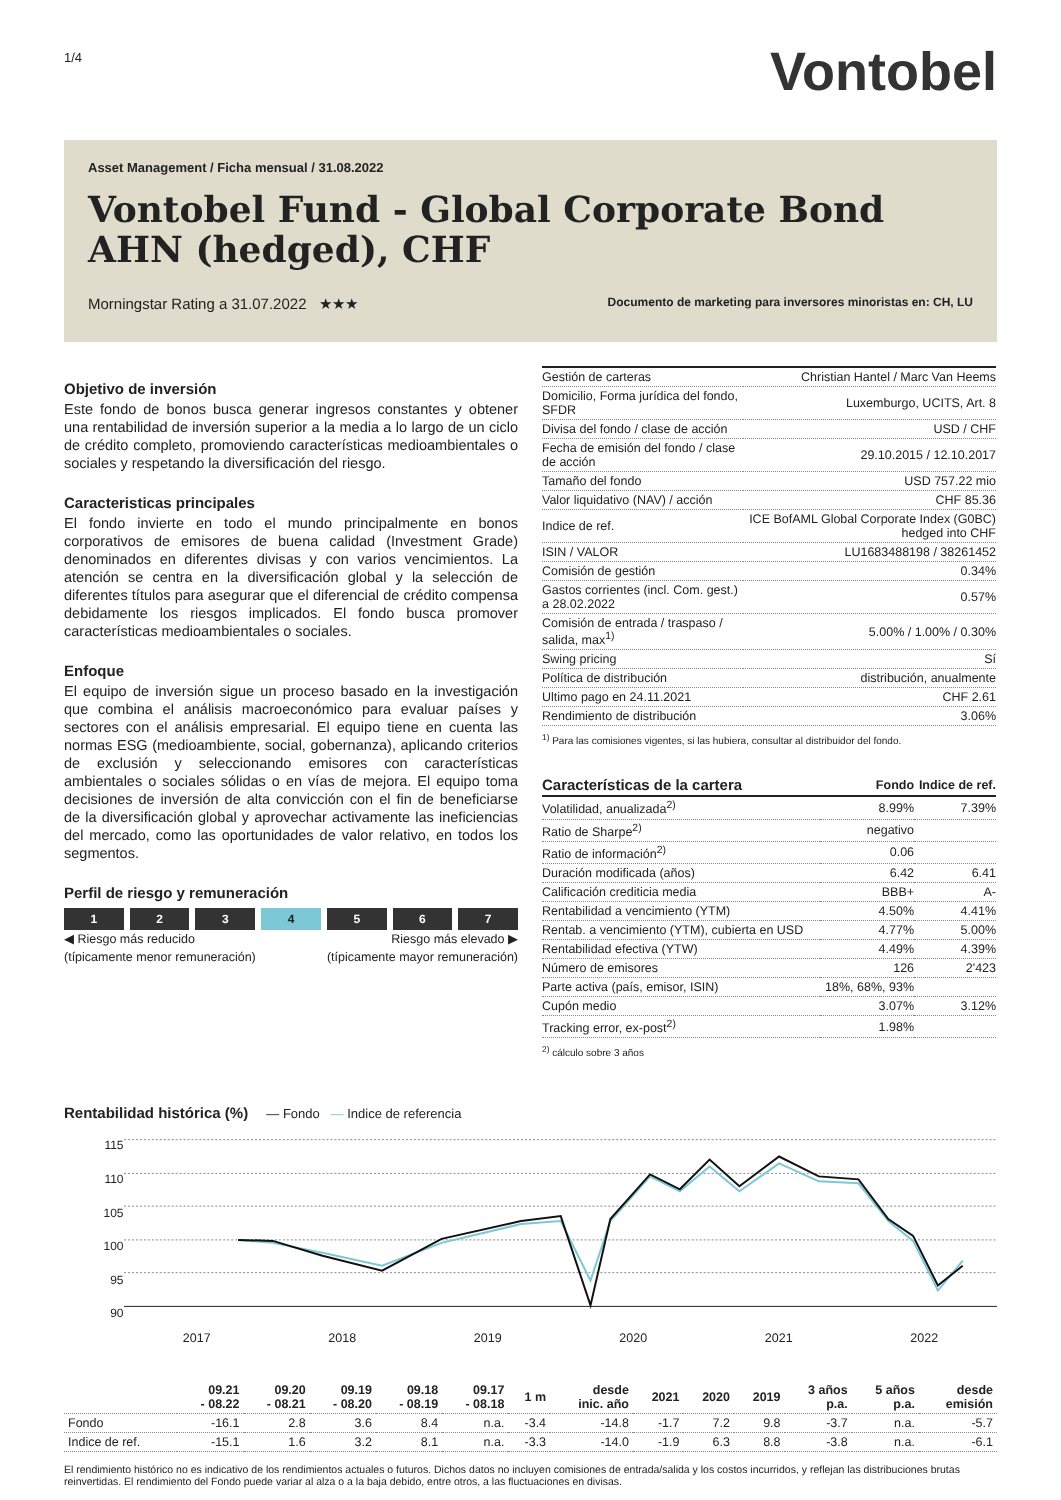1/4
Vontobel
Asset Management / Ficha mensual / 31.08.2022
Vontobel Fund - Global Corporate Bond AHN (hedged), CHF
Morningstar Rating a 31.07.2022 ★★★ Documento de marketing para inversores minoristas en: CH, LU
Objetivo de inversión
Este fondo de bonos busca generar ingresos constantes y obtener una rentabilidad de inversión superior a la media a lo largo de un ciclo de crédito completo, promoviendo características medioambientales o sociales y respetando la diversificación del riesgo.
Caracteristicas principales
El fondo invierte en todo el mundo principalmente en bonos corporativos de emisores de buena calidad (Investment Grade) denominados en diferentes divisas y con varios vencimientos. La atención se centra en la diversificación global y la selección de diferentes títulos para asegurar que el diferencial de crédito compensa debidamente los riesgos implicados. El fondo busca promover características medioambientales o sociales.
Enfoque
El equipo de inversión sigue un proceso basado en la investigación que combina el análisis macroeconómico para evaluar países y sectores con el análisis empresarial. El equipo tiene en cuenta las normas ESG (medioambiente, social, gobernanza), aplicando criterios de exclusión y seleccionando emisores con características ambientales o sociales sólidas o en vías de mejora. El equipo toma decisiones de inversión de alta convicción con el fin de beneficiarse de la diversificación global y aprovechar activamente las ineficiencias del mercado, como las oportunidades de valor relativo, en todos los segmentos.
Perfil de riesgo y remuneración
1 2 3 4 5 6 7
◀ Riesgo más reducido
(típicamente menor remuneración) Riesgo más elevado ▶
(típicamente mayor remuneración)
| Gestión de carteras | Christian Hantel / Marc Van Heems |
| Domicilio, Forma jurídica del fondo, SFDR | Luxemburgo, UCITS, Art. 8 |
| Divisa del fondo / clase de acción | USD / CHF |
| Fecha de emisión del fondo / clase de acción | 29.10.2015 / 12.10.2017 |
| Tamaño del fondo | USD 757.22 mio |
| Valor liquidativo (NAV) / acción | CHF 85.36 |
| Indice de ref. | ICE BofAML Global Corporate Index (G0BC) hedged into CHF |
| ISIN / VALOR | LU1683488198 / 38261452 |
| Comisión de gestión | 0.34% |
| Gastos corrientes (incl. Com. gest.) a 28.02.2022 | 0.57% |
| Comisión de entrada / traspaso / salida, max<sup>1)</sup> | 5.00% / 1.00% / 0.30% |
| Swing pricing | Sí |
| Política de distribución | distribución, anualmente |
| Ultimo pago en 24.11.2021 | CHF 2.61 |
| Rendimiento de distribución | 3.06% |
<sup>1)</sup> Para las comisiones vigentes, si las hubiera, consultar al distribuidor del fondo.
| Características de la cartera | Fondo | Indice de ref. |
| Volatilidad, anualizada<sup>2)</sup> | 8.99% | 7.39% |
| Ratio de Sharpe<sup>2)</sup> | negativo | |
| Ratio de información<sup>2)</sup> | 0.06 | |
| Duración modificada (años) | 6.42 | 6.41 |
| Calificación crediticia media | BBB+ | A- |
| Rentabilidad a vencimiento (YTM) | 4.50% | 4.41% |
| Rentab. a vencimiento (YTM), cubierta en USD | 4.77% | 5.00% |
| Rentabilidad efectiva (YTW) | 4.49% | 4.39% |
| Número de emisores | 126 | 2'423 |
| Parte activa (país, emisor, ISIN) | 18%, 68%, 93% | |
| Cupón medio | 3.07% | 3.12% |
| Tracking error, ex-post<sup>2)</sup> | 1.98% | |
<sup>2)</sup> cálculo sobre 3 años
Rentabilidad histórica (%) — Fondo — Indice de referencia
115
110
105
100
95
90
2017 2018 2019 2020 2021 2022
| | 09.21 - 08.22 | 09.20 - 08.21 | 09.19 - 08.20 | 09.18 - 08.19 | 09.17 - 08.18 | 1 m | desde inic. año | 2021 | 2020 | 2019 | 3 años p.a. | 5 años p.a. | desde emisión |
| --- | --- | --- | --- | --- | --- | --- | --- | --- | --- | --- | --- | --- | --- |
| Fondo | -16.1 | 2.8 | 3.6 | 8.4 | n.a. | -3.4 | -14.8 | -1.7 | 7.2 | 9.8 | -3.7 | n.a. | -5.7 |
| Indice de ref. | -15.1 | 1.6 | 3.2 | 8.1 | n.a. | -3.3 | -14.0 | -1.9 | 6.3 | 8.8 | -3.8 | n.a. | -6.1 |
El rendimiento histórico no es indicativo de los rendimientos actuales o futuros. Dichos datos no incluyen comisiones de entrada/salida y los costos incurridos, y reflejan las distribuciones brutas reinvertidas. El rendimiento del Fondo puede variar al alza o a la baja debido, entre otros, a las fluctuaciones en divisas.